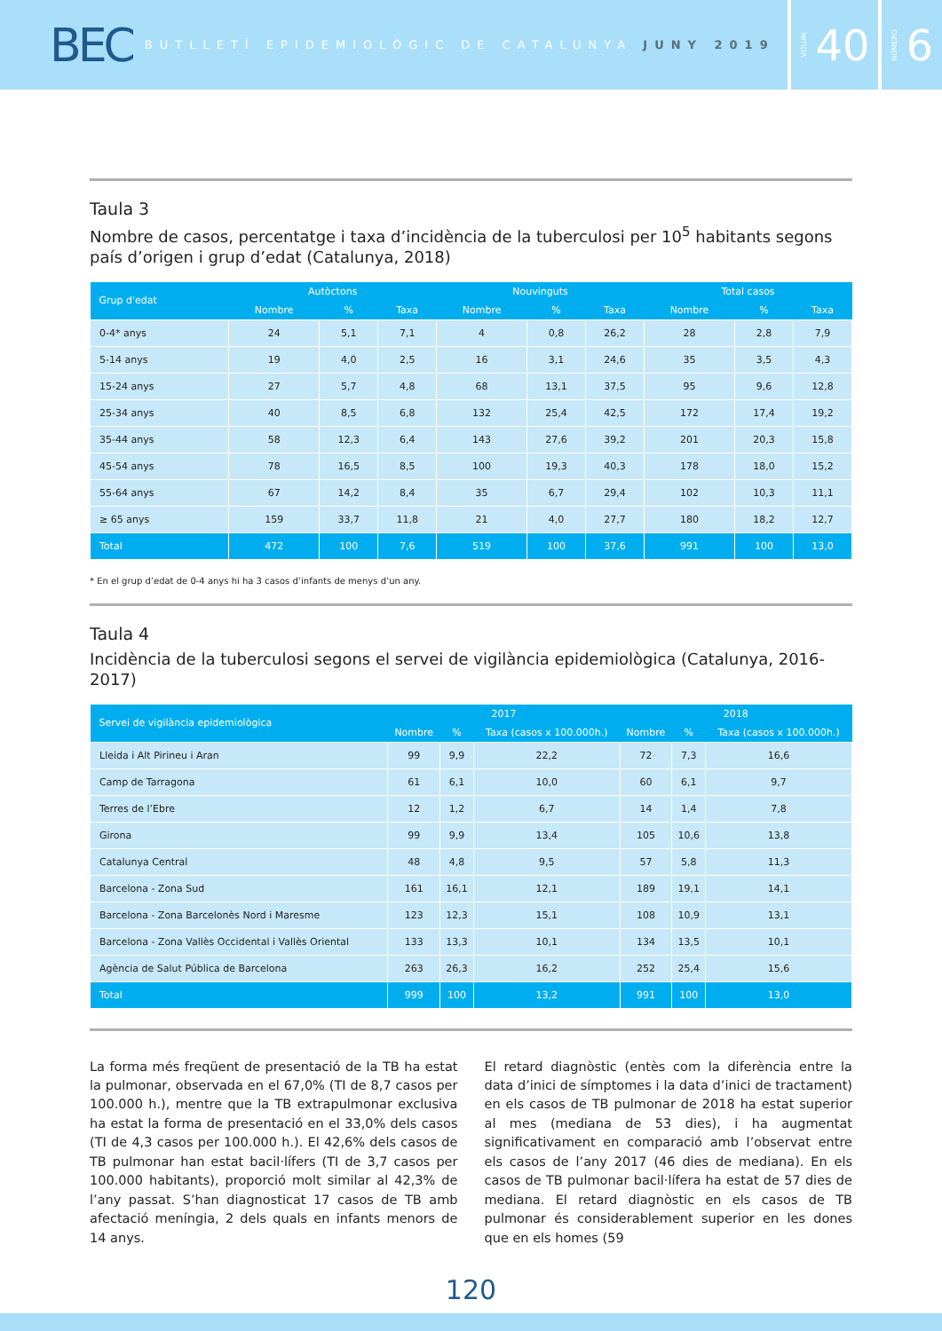BEC BUTLLETÍ EPIDEMIOLÒGIC DE CATALUNYA JUNY 2019
VOLUM 40
NÚMERO 6
Taula 3
Nombre de casos, percentatge i taxa d’incidència de la tuberculosi per 10<sup>5</sup> habitants segons país d’origen i grup d’edat (Catalunya, 2018)
| Grup d'edat | Autòctons | | | Nouvinguts | | | Total casos | | |
| --- | --- | --- | --- | --- | --- | --- | --- | --- | --- |
| | Nombre | % | Taxa | Nombre | % | Taxa | Nombre | % | Taxa |
| 0-4* anys | 24 | 5,1 | 7,1 | 4 | 0,8 | 26,2 | 28 | 2,8 | 7,9 |
| 5-14 anys | 19 | 4,0 | 2,5 | 16 | 3,1 | 24,6 | 35 | 3,5 | 4,3 |
| 15-24 anys | 27 | 5,7 | 4,8 | 68 | 13,1 | 37,5 | 95 | 9,6 | 12,8 |
| 25-34 anys | 40 | 8,5 | 6,8 | 132 | 25,4 | 42,5 | 172 | 17,4 | 19,2 |
| 35-44 anys | 58 | 12,3 | 6,4 | 143 | 27,6 | 39,2 | 201 | 20,3 | 15,8 |
| 45-54 anys | 78 | 16,5 | 8,5 | 100 | 19,3 | 40,3 | 178 | 18,0 | 15,2 |
| 55-64 anys | 67 | 14,2 | 8,4 | 35 | 6,7 | 29,4 | 102 | 10,3 | 11,1 |
| ≥ 65 anys | 159 | 33,7 | 11,8 | 21 | 4,0 | 27,7 | 180 | 18,2 | 12,7 |
| Total | 472 | 100 | 7,6 | 519 | 100 | 37,6 | 991 | 100 | 13,0 |
* En el grup d’edat de 0-4 anys hi ha 3 casos d’infants de menys d’un any.
Taula 4
Incidència de la tuberculosi segons el servei de vigilància epidemiològica (Catalunya, 2016-2017)
| Servei de vigilància epidemiològica | 2017 | | | 2018 | | |
| --- | --- | --- | --- | --- | --- | --- |
| | Nombre | % | Taxa (casos x 100.000h.) | Nombre | % | Taxa (casos x 100.000h.) |
| Lleida i Alt Pirineu i Aran | 99 | 9,9 | 22,2 | 72 | 7,3 | 16,6 |
| Camp de Tarragona | 61 | 6,1 | 10,0 | 60 | 6,1 | 9,7 |
| Terres de l’Ebre | 12 | 1,2 | 6,7 | 14 | 1,4 | 7,8 |
| Girona | 99 | 9,9 | 13,4 | 105 | 10,6 | 13,8 |
| Catalunya Central | 48 | 4,8 | 9,5 | 57 | 5,8 | 11,3 |
| Barcelona - Zona Sud | 161 | 16,1 | 12,1 | 189 | 19,1 | 14,1 |
| Barcelona - Zona Barcelonès Nord i Maresme | 123 | 12,3 | 15,1 | 108 | 10,9 | 13,1 |
| Barcelona - Zona Vallès Occidental i Vallès Oriental | 133 | 13,3 | 10,1 | 134 | 13,5 | 10,1 |
| Agència de Salut Pública de Barcelona | 263 | 26,3 | 16,2 | 252 | 25,4 | 15,6 |
| Total | 999 | 100 | 13,2 | 991 | 100 | 13,0 |
La forma més freqüent de presentació de la TB ha estat la pulmonar, observada en el 67,0% (TI de 8,7 casos per 100.000 h.), mentre que la TB extrapulmonar exclusiva ha estat la forma de presentació en el 33,0% dels casos (TI de 4,3 casos per 100.000 h.). El 42,6% dels casos de TB pulmonar han estat bacil·lífers (TI de 3,7 casos per 100.000 habitants), proporció molt similar al 42,3% de l’any passat. S’han diagnosticat 17 casos de TB amb afectació meníngia, 2 dels quals en infants menors de 14 anys.
El retard diagnòstic (entès com la diferència entre la data d’inici de símptomes i la data d’inici de tractament) en els casos de TB pulmonar de 2018 ha estat superior al mes (mediana de 53 dies), i ha augmentat significativament en comparació amb l’observat entre els casos de l’any 2017 (46 dies de mediana). En els casos de TB pulmonar bacil·lífera ha estat de 57 dies de mediana. El retard diagnòstic en els casos de TB pulmonar és considerablement superior en les dones que en els homes (59
120